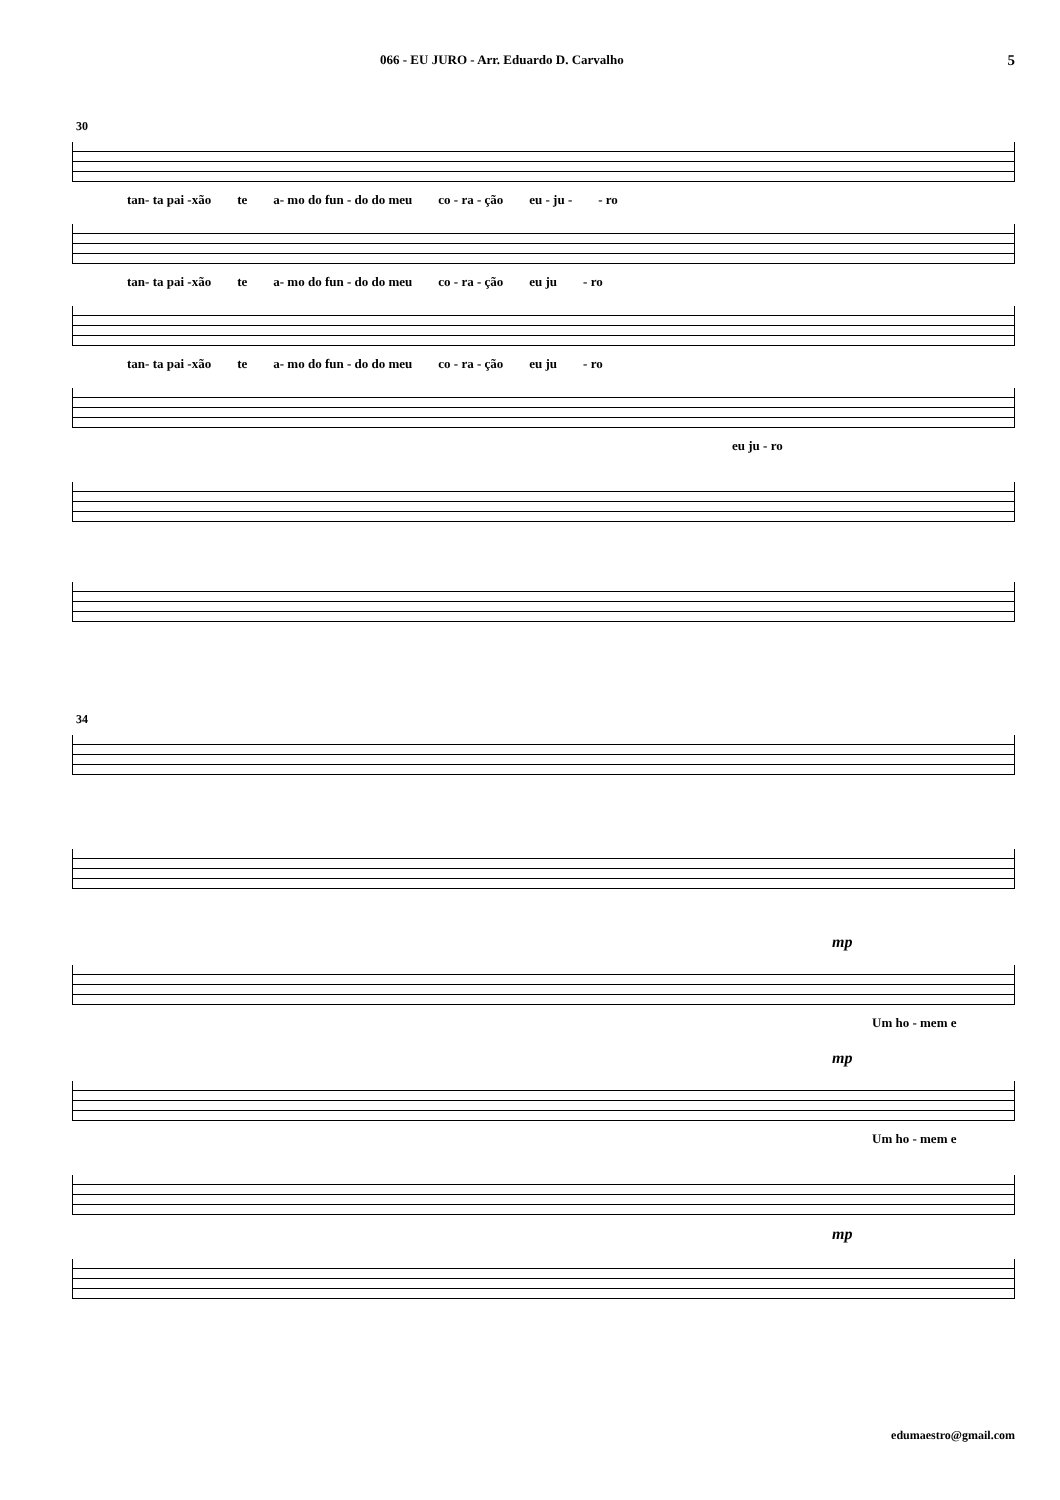066 - EU JURO - Arr. Eduardo D. Carvalho 5
30
tan- ta pai -xão te a- mo do fun - do do meu co - ra - ção eu - ju - - ro
tan- ta pai -xão te a- mo do fun - do do meu co - ra - ção eu ju - ro
tan- ta pai -xão te a- mo do fun - do do meu co - ra - ção eu ju - ro
eu ju - ro
34
mp
Um ho - mem e
mp
Um ho - mem e
mp
edumaestro@gmail.com